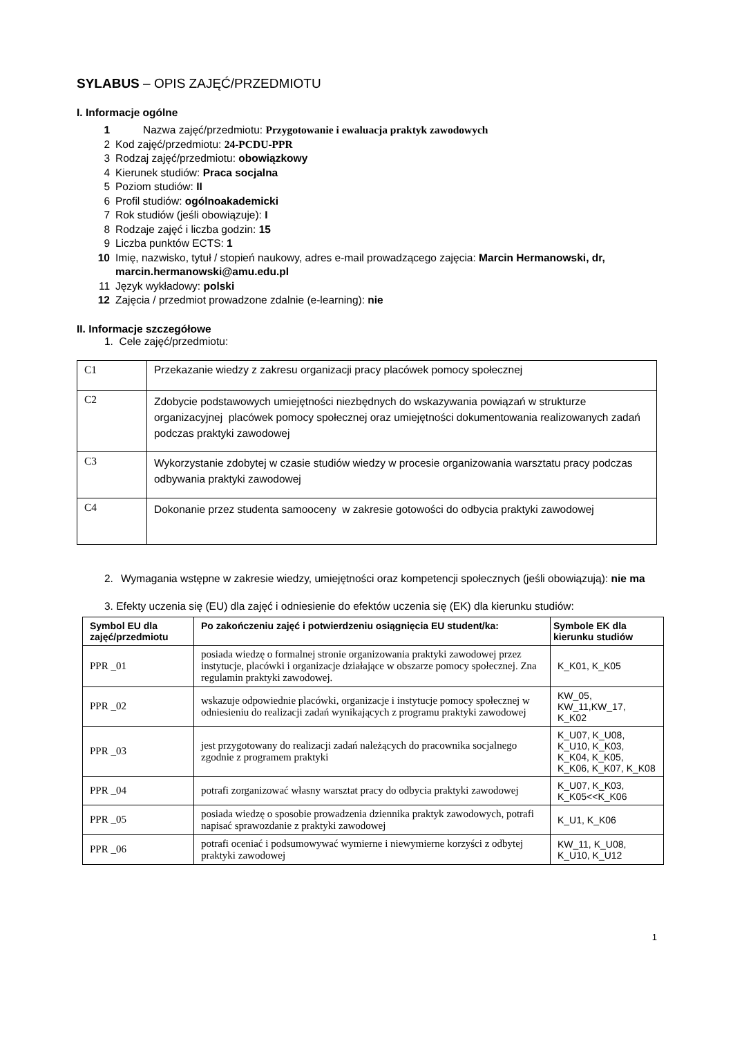SYLABUS – OPIS ZAJĘĆ/PRZEDMIOTU
I. Informacje ogólne
1 Nazwa zajęć/przedmiotu: Przygotowanie i ewaluacja praktyk zawodowych
2 Kod zajęć/przedmiotu: 24-PCDU-PPR
3 Rodzaj zajęć/przedmiotu: obowiązkowy
4 Kierunek studiów: Praca socjalna
5 Poziom studiów: II
6 Profil studiów: ogólnoakademicki
7 Rok studiów (jeśli obowiązuje): I
8 Rodzaje zajęć i liczba godzin: 15
9 Liczba punktów ECTS: 1
10 Imię, nazwisko, tytuł / stopień naukowy, adres e-mail prowadzącego zajęcia: Marcin Hermanowski, dr, marcin.hermanowski@amu.edu.pl
11 Język wykładowy: polski
12 Zajęcia / przedmiot prowadzone zdalnie (e-learning): nie
II. Informacje szczegółowe
1. Cele zajęć/przedmiotu:
| C1 | Przekazanie wiedzy z zakresu organizacji pracy placówek pomocy społecznej |
| C2 | Zdobycie podstawowych umiejętności niezbędnych do wskazywania powiązań w strukturze organizacyjnej placówek pomocy społecznej oraz umiejętności dokumentowania realizowanych zadań podczas praktyki zawodowej |
| C3 | Wykorzystanie zdobytej w czasie studiów wiedzy w procesie organizowania warsztatu pracy podczas odbywania praktyki zawodowej |
| C4 | Dokonanie przez studenta samooceny w zakresie gotowości do odbycia praktyki zawodowej |
2. Wymagania wstępne w zakresie wiedzy, umiejętności oraz kompetencji społecznych (jeśli obowiązują): nie ma
3. Efekty uczenia się (EU) dla zajęć i odniesienie do efektów uczenia się (EK) dla kierunku studiów:
| Symbol EU dla zajęć/przedmiotu | Po zakończeniu zajęć i potwierdzeniu osiągnięcia EU student/ka: | Symbole EK dla kierunku studiów |
| --- | --- | --- |
| PPR _01 | posiada wiedzę o formalnej stronie organizowania praktyki zawodowej przez instytucje, placówki i organizacje działające w obszarze pomocy społecznej. Zna regulamin praktyki zawodowej. | K_K01, K_K05 |
| PPR _02 | wskazuje odpowiednie placówki, organizacje i instytucje pomocy społecznej w odniesieniu do realizacji zadań wynikających z programu praktyki zawodowej | KW_05, KW_11,KW_17, K_K02 |
| PPR _03 | jest przygotowany do realizacji zadań należących do pracownika socjalnego zgodnie z programem praktyki | K_U07, K_U08, K_U10, K_K03, K_K04, K_K05, K_K06, K_K07, K_K08 |
| PPR _04 | potrafi zorganizować własny warsztat pracy do odbycia praktyki zawodowej | K_U07, K_K03, K_K05<<K_K06 |
| PPR _05 | posiada wiedzę o sposobie prowadzenia dziennika praktyk zawodowych, potrafi napisać sprawozdanie z praktyki zawodowej | K_U1, K_K06 |
| PPR _06 | potrafi oceniać i podsumowywać wymierne i niewymierne korzyści z odbytej praktyki zawodowej | KW_11, K_U08, K_U10, K_U12 |
1